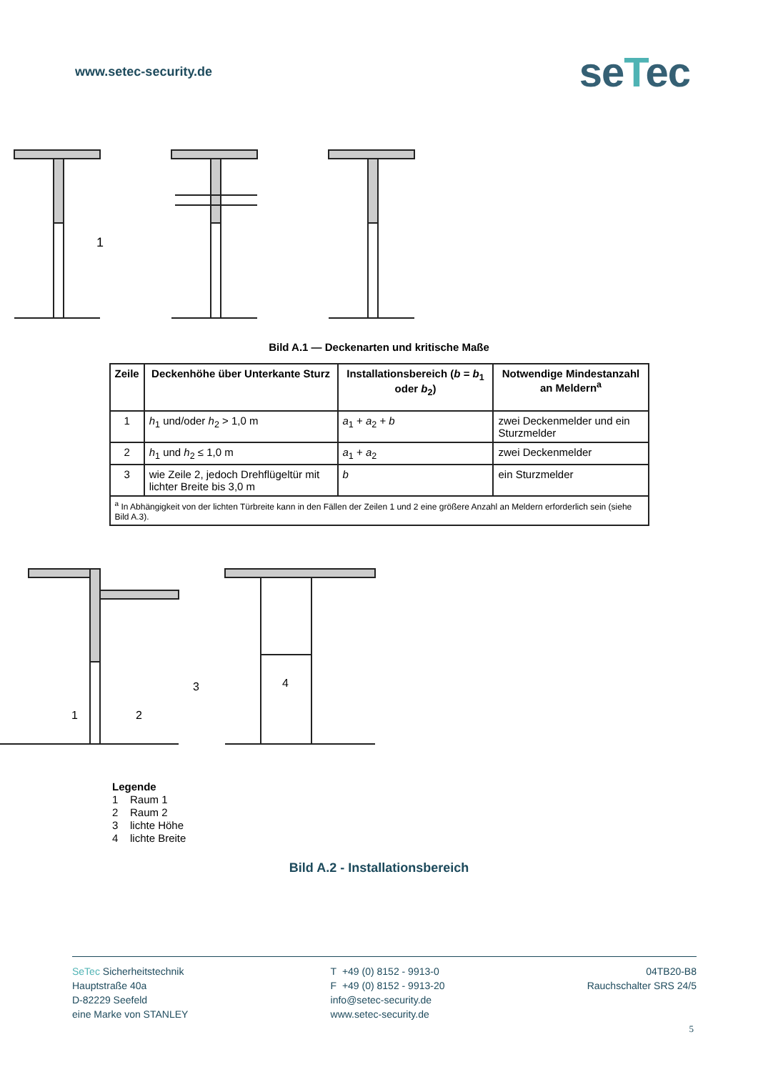www.setec-security.de
seTec
1
Bild A.1 — Deckenarten und kritische Maße
| Zeile | Deckenhöhe über Unterkante Sturz | Installationsbereich ( b = b<sub>1</sub> oder b<sub>2</sub>) | Notwendige Mindestanzahl an Meldern<sup>a</sup> |
| --- | --- | --- | --- |
| 1 | h<sub>1</sub> und/oder h<sub>2</sub> > 1,0 m | a<sub>1</sub> + a<sub>2</sub> + b | zwei Deckenmelder und ein Sturzmelder |
| 2 | h<sub>1</sub> und h<sub>2</sub> ≤ 1,0 m | a<sub>1</sub> + a<sub>2</sub> | zwei Deckenmelder |
| 3 | wie Zeile 2, jedoch Drehflügeltür mit lichter Breite bis 3,0 m | b | ein Sturzmelder |
| <sup>a</sup> In Abhängigkeit von der lichten Türbreite kann in den Fällen der Zeilen 1 und 2 eine größere Anzahl an Meldern erforderlich sein (siehe Bild A.3). | | | |
1
2
3
4
Legende
1 Raum 1
2 Raum 2
3 lichte Höhe
4 lichte Breite
Bild A.2 - Installationsbereich
SeTec Sicherheitstechnik
Hauptstraße 40a
D-82229 Seefeld
eine Marke von STANLEY
T +49 (0) 8152 - 9913-0
F +49 (0) 8152 - 9913-20
info@setec-security.de
www.setec-security.de
04TB20-B8
Rauchschalter SRS 24/5
5